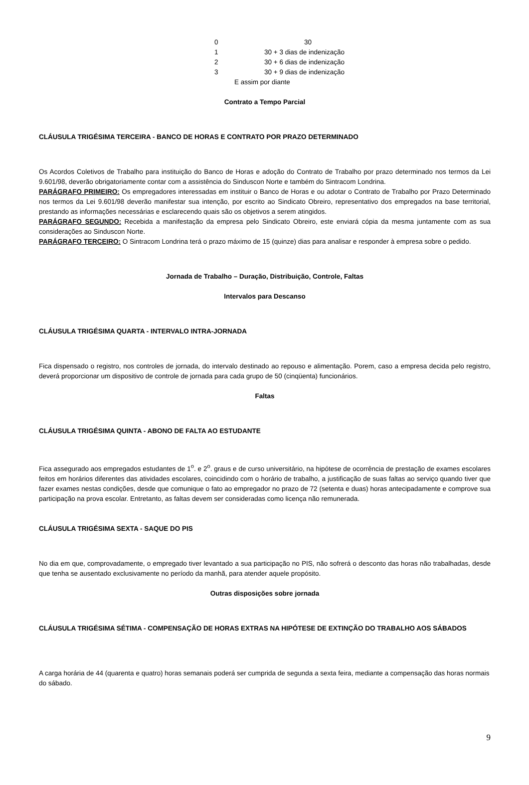| 0 | 30 |
| 1 | 30 + 3 dias de indenização |
| 2 | 30 + 6 dias de indenização |
| 3 | 30 + 9 dias de indenização |
| E assim por diante | |
Contrato a Tempo Parcial
CLÁUSULA TRIGÉSIMA TERCEIRA - BANCO DE HORAS E CONTRATO POR PRAZO DETERMINADO
Os Acordos Coletivos de Trabalho para instituição do Banco de Horas e adoção do Contrato de Trabalho por prazo determinado nos termos da Lei 9.601/98, deverão obrigatoriamente contar com a assistência do Sinduscon Norte e também do Sintracom Londrina.
PARÁGRAFO PRIMEIRO: Os empregadores interessadas em instituir o Banco de Horas e ou adotar o Contrato de Trabalho por Prazo Determinado nos termos da Lei 9.601/98 deverão manifestar sua intenção, por escrito ao Sindicato Obreiro, representativo dos empregados na base territorial, prestando as informações necessárias e esclarecendo quais são os objetivos a serem atingidos.
PARÁGRAFO SEGUNDO: Recebida a manifestação da empresa pelo Sindicato Obreiro, este enviará cópia da mesma juntamente com as sua considerações ao Sinduscon Norte.
PARÁGRAFO TERCEIRO: O Sintracom Londrina terá o prazo máximo de 15 (quinze) dias para analisar e responder à empresa sobre o pedido.
Jornada de Trabalho – Duração, Distribuição, Controle, Faltas
Intervalos para Descanso
CLÁUSULA TRIGÉSIMA QUARTA - INTERVALO INTRA-JORNADA
Fica dispensado o registro, nos controles de jornada, do intervalo destinado ao repouso e alimentação. Porem, caso a empresa decida pelo registro, deverá proporcionar um dispositivo de controle de jornada para cada grupo de 50 (cinqüenta) funcionários.
Faltas
CLÁUSULA TRIGÉSIMA QUINTA - ABONO DE FALTA AO ESTUDANTE
Fica assegurado aos empregados estudantes de 1<sup>o</sup>. e 2<sup>o</sup>. graus e de curso universitário, na hipótese de ocorrência de prestação de exames escolares feitos em horários diferentes das atividades escolares, coincidindo com o horário de trabalho, a justificação de suas faltas ao serviço quando tiver que fazer exames nestas condições, desde que comunique o fato ao empregador no prazo de 72 (setenta e duas) horas antecipadamente e comprove sua participação na prova escolar. Entretanto, as faltas devem ser consideradas como licença não remunerada.
CLÁUSULA TRIGÉSIMA SEXTA - SAQUE DO PIS
No dia em que, comprovadamente, o empregado tiver levantado a sua participação no PIS, não sofrerá o desconto das horas não trabalhadas, desde que tenha se ausentado exclusivamente no período da manhã, para atender aquele propósito.
Outras disposições sobre jornada
CLÁUSULA TRIGÉSIMA SÉTIMA - COMPENSAÇÃO DE HORAS EXTRAS NA HIPÓTESE DE EXTINÇÃO DO TRABALHO AOS SÁBADOS
A carga horária de 44 (quarenta e quatro) horas semanais poderá ser cumprida de segunda a sexta feira, mediante a compensação das horas normais do sábado.
9